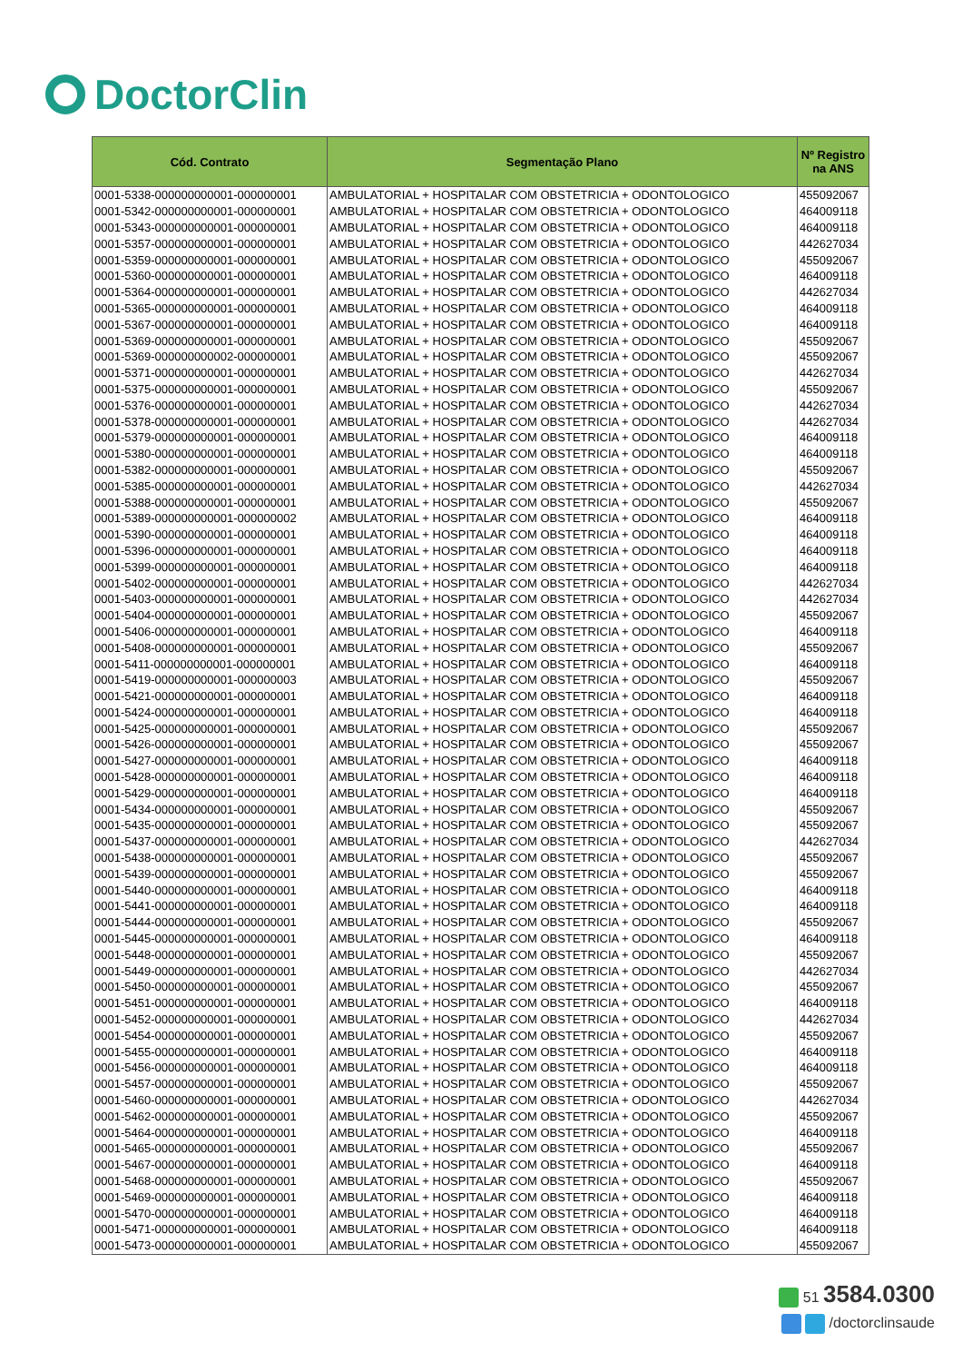DoctorClin
| Cód. Contrato | Segmentação Plano | Nº Registro na ANS |
| --- | --- | --- |
| 0001-5338-000000000001-000000001 | AMBULATORIAL + HOSPITALAR COM OBSTETRICIA + ODONTOLOGICO | 455092067 |
| 0001-5342-000000000001-000000001 | AMBULATORIAL + HOSPITALAR COM OBSTETRICIA + ODONTOLOGICO | 464009118 |
| 0001-5343-000000000001-000000001 | AMBULATORIAL + HOSPITALAR COM OBSTETRICIA + ODONTOLOGICO | 464009118 |
| 0001-5357-000000000001-000000001 | AMBULATORIAL + HOSPITALAR COM OBSTETRICIA + ODONTOLOGICO | 442627034 |
| 0001-5359-000000000001-000000001 | AMBULATORIAL + HOSPITALAR COM OBSTETRICIA + ODONTOLOGICO | 455092067 |
| 0001-5360-000000000001-000000001 | AMBULATORIAL + HOSPITALAR COM OBSTETRICIA + ODONTOLOGICO | 464009118 |
| 0001-5364-000000000001-000000001 | AMBULATORIAL + HOSPITALAR COM OBSTETRICIA + ODONTOLOGICO | 442627034 |
| 0001-5365-000000000001-000000001 | AMBULATORIAL + HOSPITALAR COM OBSTETRICIA + ODONTOLOGICO | 464009118 |
| 0001-5367-000000000001-000000001 | AMBULATORIAL + HOSPITALAR COM OBSTETRICIA + ODONTOLOGICO | 464009118 |
| 0001-5369-000000000001-000000001 | AMBULATORIAL + HOSPITALAR COM OBSTETRICIA + ODONTOLOGICO | 455092067 |
| 0001-5369-000000000002-000000001 | AMBULATORIAL + HOSPITALAR COM OBSTETRICIA + ODONTOLOGICO | 455092067 |
| 0001-5371-000000000001-000000001 | AMBULATORIAL + HOSPITALAR COM OBSTETRICIA + ODONTOLOGICO | 442627034 |
| 0001-5375-000000000001-000000001 | AMBULATORIAL + HOSPITALAR COM OBSTETRICIA + ODONTOLOGICO | 455092067 |
| 0001-5376-000000000001-000000001 | AMBULATORIAL + HOSPITALAR COM OBSTETRICIA + ODONTOLOGICO | 442627034 |
| 0001-5378-000000000001-000000001 | AMBULATORIAL + HOSPITALAR COM OBSTETRICIA + ODONTOLOGICO | 442627034 |
| 0001-5379-000000000001-000000001 | AMBULATORIAL + HOSPITALAR COM OBSTETRICIA + ODONTOLOGICO | 464009118 |
| 0001-5380-000000000001-000000001 | AMBULATORIAL + HOSPITALAR COM OBSTETRICIA + ODONTOLOGICO | 464009118 |
| 0001-5382-000000000001-000000001 | AMBULATORIAL + HOSPITALAR COM OBSTETRICIA + ODONTOLOGICO | 455092067 |
| 0001-5385-000000000001-000000001 | AMBULATORIAL + HOSPITALAR COM OBSTETRICIA + ODONTOLOGICO | 442627034 |
| 0001-5388-000000000001-000000001 | AMBULATORIAL + HOSPITALAR COM OBSTETRICIA + ODONTOLOGICO | 455092067 |
| 0001-5389-000000000001-000000002 | AMBULATORIAL + HOSPITALAR COM OBSTETRICIA + ODONTOLOGICO | 464009118 |
| 0001-5390-000000000001-000000001 | AMBULATORIAL + HOSPITALAR COM OBSTETRICIA + ODONTOLOGICO | 464009118 |
| 0001-5396-000000000001-000000001 | AMBULATORIAL + HOSPITALAR COM OBSTETRICIA + ODONTOLOGICO | 464009118 |
| 0001-5399-000000000001-000000001 | AMBULATORIAL + HOSPITALAR COM OBSTETRICIA + ODONTOLOGICO | 464009118 |
| 0001-5402-000000000001-000000001 | AMBULATORIAL + HOSPITALAR COM OBSTETRICIA + ODONTOLOGICO | 442627034 |
| 0001-5403-000000000001-000000001 | AMBULATORIAL + HOSPITALAR COM OBSTETRICIA + ODONTOLOGICO | 442627034 |
| 0001-5404-000000000001-000000001 | AMBULATORIAL + HOSPITALAR COM OBSTETRICIA + ODONTOLOGICO | 455092067 |
| 0001-5406-000000000001-000000001 | AMBULATORIAL + HOSPITALAR COM OBSTETRICIA + ODONTOLOGICO | 464009118 |
| 0001-5408-000000000001-000000001 | AMBULATORIAL + HOSPITALAR COM OBSTETRICIA + ODONTOLOGICO | 455092067 |
| 0001-5411-000000000001-000000001 | AMBULATORIAL + HOSPITALAR COM OBSTETRICIA + ODONTOLOGICO | 464009118 |
| 0001-5419-000000000001-000000003 | AMBULATORIAL + HOSPITALAR COM OBSTETRICIA + ODONTOLOGICO | 455092067 |
| 0001-5421-000000000001-000000001 | AMBULATORIAL + HOSPITALAR COM OBSTETRICIA + ODONTOLOGICO | 464009118 |
| 0001-5424-000000000001-000000001 | AMBULATORIAL + HOSPITALAR COM OBSTETRICIA + ODONTOLOGICO | 464009118 |
| 0001-5425-000000000001-000000001 | AMBULATORIAL + HOSPITALAR COM OBSTETRICIA + ODONTOLOGICO | 455092067 |
| 0001-5426-000000000001-000000001 | AMBULATORIAL + HOSPITALAR COM OBSTETRICIA + ODONTOLOGICO | 455092067 |
| 0001-5427-000000000001-000000001 | AMBULATORIAL + HOSPITALAR COM OBSTETRICIA + ODONTOLOGICO | 464009118 |
| 0001-5428-000000000001-000000001 | AMBULATORIAL + HOSPITALAR COM OBSTETRICIA + ODONTOLOGICO | 464009118 |
| 0001-5429-000000000001-000000001 | AMBULATORIAL + HOSPITALAR COM OBSTETRICIA + ODONTOLOGICO | 464009118 |
| 0001-5434-000000000001-000000001 | AMBULATORIAL + HOSPITALAR COM OBSTETRICIA + ODONTOLOGICO | 455092067 |
| 0001-5435-000000000001-000000001 | AMBULATORIAL + HOSPITALAR COM OBSTETRICIA + ODONTOLOGICO | 455092067 |
| 0001-5437-000000000001-000000001 | AMBULATORIAL + HOSPITALAR COM OBSTETRICIA + ODONTOLOGICO | 442627034 |
| 0001-5438-000000000001-000000001 | AMBULATORIAL + HOSPITALAR COM OBSTETRICIA + ODONTOLOGICO | 455092067 |
| 0001-5439-000000000001-000000001 | AMBULATORIAL + HOSPITALAR COM OBSTETRICIA + ODONTOLOGICO | 455092067 |
| 0001-5440-000000000001-000000001 | AMBULATORIAL + HOSPITALAR COM OBSTETRICIA + ODONTOLOGICO | 464009118 |
| 0001-5441-000000000001-000000001 | AMBULATORIAL + HOSPITALAR COM OBSTETRICIA + ODONTOLOGICO | 464009118 |
| 0001-5444-000000000001-000000001 | AMBULATORIAL + HOSPITALAR COM OBSTETRICIA + ODONTOLOGICO | 455092067 |
| 0001-5445-000000000001-000000001 | AMBULATORIAL + HOSPITALAR COM OBSTETRICIA + ODONTOLOGICO | 464009118 |
| 0001-5448-000000000001-000000001 | AMBULATORIAL + HOSPITALAR COM OBSTETRICIA + ODONTOLOGICO | 455092067 |
| 0001-5449-000000000001-000000001 | AMBULATORIAL + HOSPITALAR COM OBSTETRICIA + ODONTOLOGICO | 442627034 |
| 0001-5450-000000000001-000000001 | AMBULATORIAL + HOSPITALAR COM OBSTETRICIA + ODONTOLOGICO | 455092067 |
| 0001-5451-000000000001-000000001 | AMBULATORIAL + HOSPITALAR COM OBSTETRICIA + ODONTOLOGICO | 464009118 |
| 0001-5452-000000000001-000000001 | AMBULATORIAL + HOSPITALAR COM OBSTETRICIA + ODONTOLOGICO | 442627034 |
| 0001-5454-000000000001-000000001 | AMBULATORIAL + HOSPITALAR COM OBSTETRICIA + ODONTOLOGICO | 455092067 |
| 0001-5455-000000000001-000000001 | AMBULATORIAL + HOSPITALAR COM OBSTETRICIA + ODONTOLOGICO | 464009118 |
| 0001-5456-000000000001-000000001 | AMBULATORIAL + HOSPITALAR COM OBSTETRICIA + ODONTOLOGICO | 464009118 |
| 0001-5457-000000000001-000000001 | AMBULATORIAL + HOSPITALAR COM OBSTETRICIA + ODONTOLOGICO | 455092067 |
| 0001-5460-000000000001-000000001 | AMBULATORIAL + HOSPITALAR COM OBSTETRICIA + ODONTOLOGICO | 442627034 |
| 0001-5462-000000000001-000000001 | AMBULATORIAL + HOSPITALAR COM OBSTETRICIA + ODONTOLOGICO | 455092067 |
| 0001-5464-000000000001-000000001 | AMBULATORIAL + HOSPITALAR COM OBSTETRICIA + ODONTOLOGICO | 464009118 |
| 0001-5465-000000000001-000000001 | AMBULATORIAL + HOSPITALAR COM OBSTETRICIA + ODONTOLOGICO | 455092067 |
| 0001-5467-000000000001-000000001 | AMBULATORIAL + HOSPITALAR COM OBSTETRICIA + ODONTOLOGICO | 464009118 |
| 0001-5468-000000000001-000000001 | AMBULATORIAL + HOSPITALAR COM OBSTETRICIA + ODONTOLOGICO | 455092067 |
| 0001-5469-000000000001-000000001 | AMBULATORIAL + HOSPITALAR COM OBSTETRICIA + ODONTOLOGICO | 464009118 |
| 0001-5470-000000000001-000000001 | AMBULATORIAL + HOSPITALAR COM OBSTETRICIA + ODONTOLOGICO | 464009118 |
| 0001-5471-000000000001-000000001 | AMBULATORIAL + HOSPITALAR COM OBSTETRICIA + ODONTOLOGICO | 464009118 |
| 0001-5473-000000000001-000000001 | AMBULATORIAL + HOSPITALAR COM OBSTETRICIA + ODONTOLOGICO | 455092067 |
51 3584.0300
/doctorclinsaude